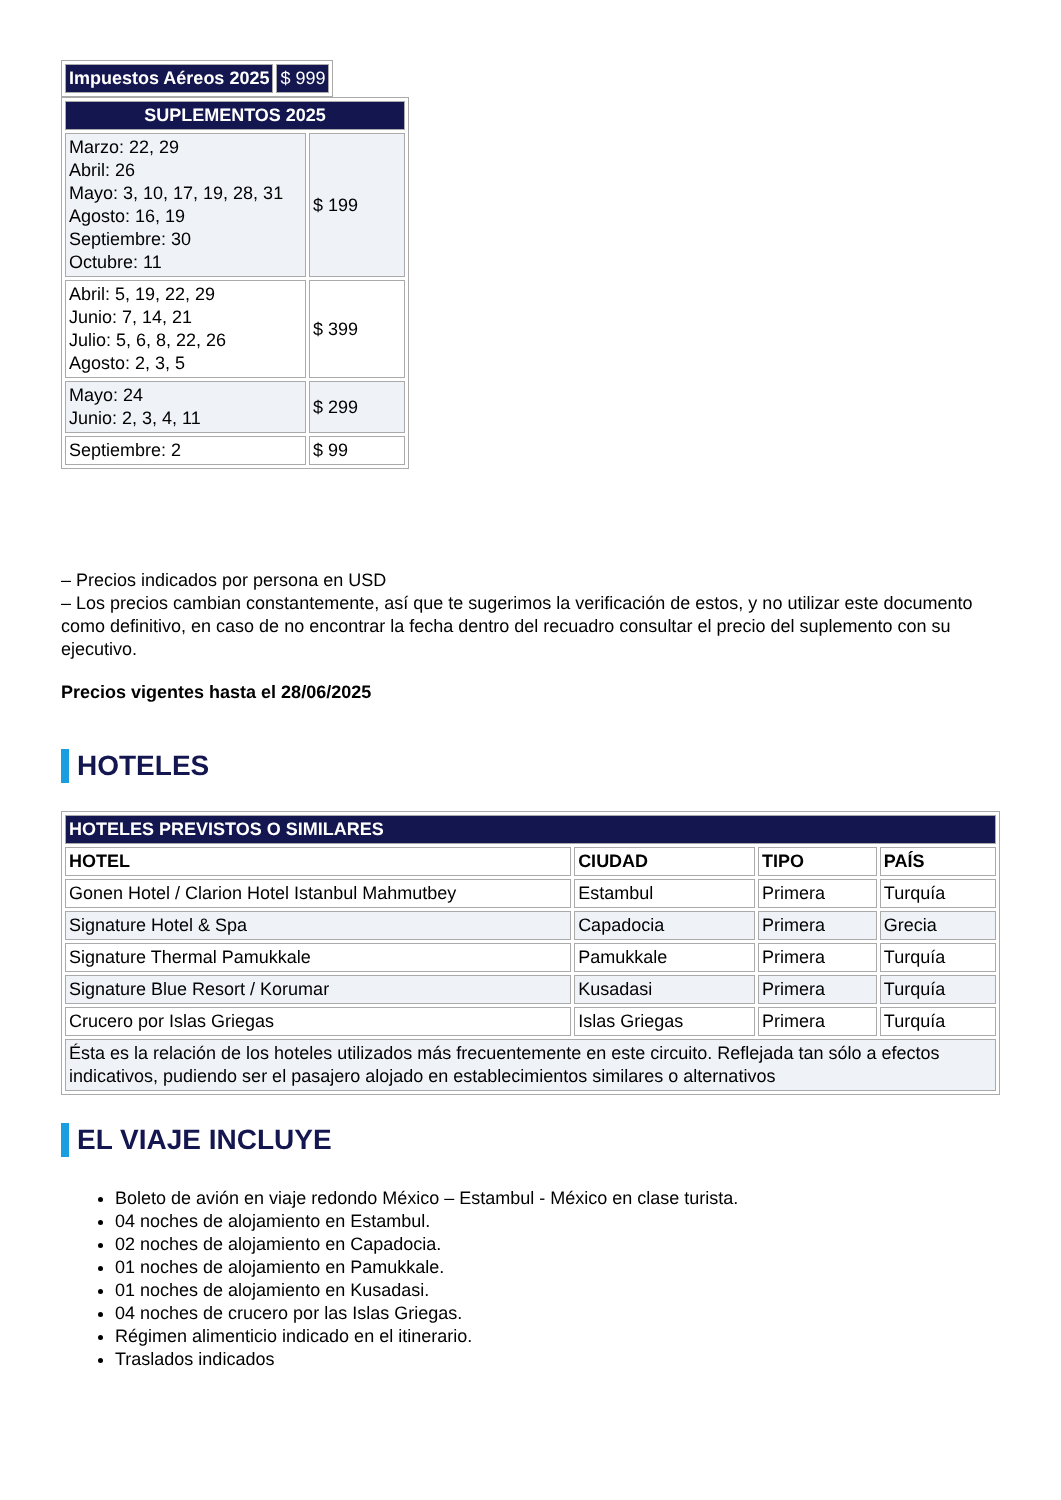| Impuestos Aéreos 2025 | $ 999 |
| SUPLEMENTOS 2025 | |
| --- | --- |
| Marzo: 22, 29 Abril: 26 Mayo: 3, 10, 17, 19, 28, 31 Agosto: 16, 19 Septiembre: 30 Octubre: 11 | $ 199 |
| Abril: 5, 19, 22, 29 Junio: 7, 14, 21 Julio: 5, 6, 8, 22, 26 Agosto: 2, 3, 5 | $ 399 |
| Mayo: 24 Junio: 2, 3, 4, 11 | $ 299 |
| Septiembre: 2 | $ 99 |
– Precios indicados por persona en USD
– Los precios cambian constantemente, así que te sugerimos la verificación de estos, y no utilizar este documento como definitivo, en caso de no encontrar la fecha dentro del recuadro consultar el precio del suplemento con su ejecutivo.
Precios vigentes hasta el 28/06/2025
HOTELES
| HOTELES PREVISTOS O SIMILARES | | | |
| --- | --- | --- | --- |
| HOTEL | CIUDAD | TIPO | PAÍS |
| Gonen Hotel / Clarion Hotel Istanbul Mahmutbey | Estambul | Primera | Turquía |
| Signature Hotel & Spa | Capadocia | Primera | Grecia |
| Signature Thermal Pamukkale | Pamukkale | Primera | Turquía |
| Signature Blue Resort / Korumar | Kusadasi | Primera | Turquía |
| Crucero por Islas Griegas | Islas Griegas | Primera | Turquía |
| Ésta es la relación de los hoteles utilizados más frecuentemente en este circuito. Reflejada tan sólo a efectos indicativos, pudiendo ser el pasajero alojado en establecimientos similares o alternativos | | | |
EL VIAJE INCLUYE
Boleto de avión en viaje redondo México – Estambul - México en clase turista.
04 noches de alojamiento en Estambul.
02 noches de alojamiento en Capadocia.
01 noches de alojamiento en Pamukkale.
01 noches de alojamiento en Kusadasi.
04 noches de crucero por las Islas Griegas.
Régimen alimenticio indicado en el itinerario.
Traslados indicados